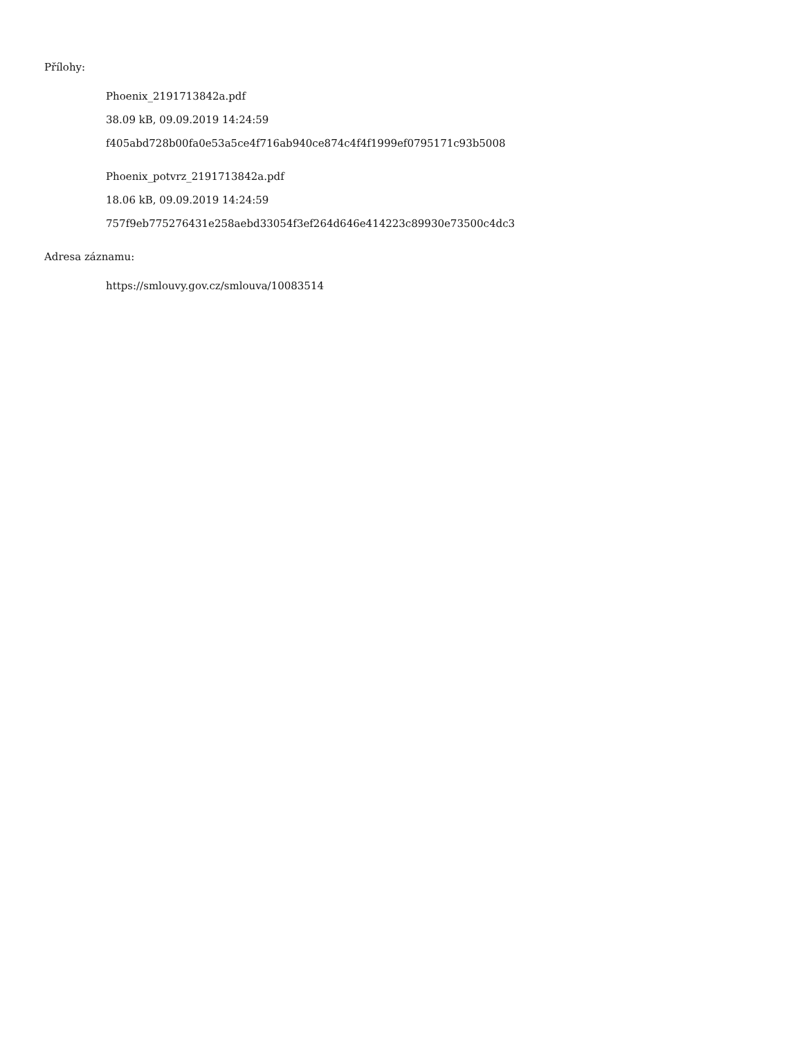Přílohy:
Phoenix_2191713842a.pdf
38.09 kB, 09.09.2019 14:24:59
f405abd728b00fa0e53a5ce4f716ab940ce874c4f4f1999ef0795171c93b5008
Phoenix_potvrz_2191713842a.pdf
18.06 kB, 09.09.2019 14:24:59
757f9eb775276431e258aebd33054f3ef264d646e414223c89930e73500c4dc3
Adresa záznamu:
https://smlouvy.gov.cz/smlouva/10083514